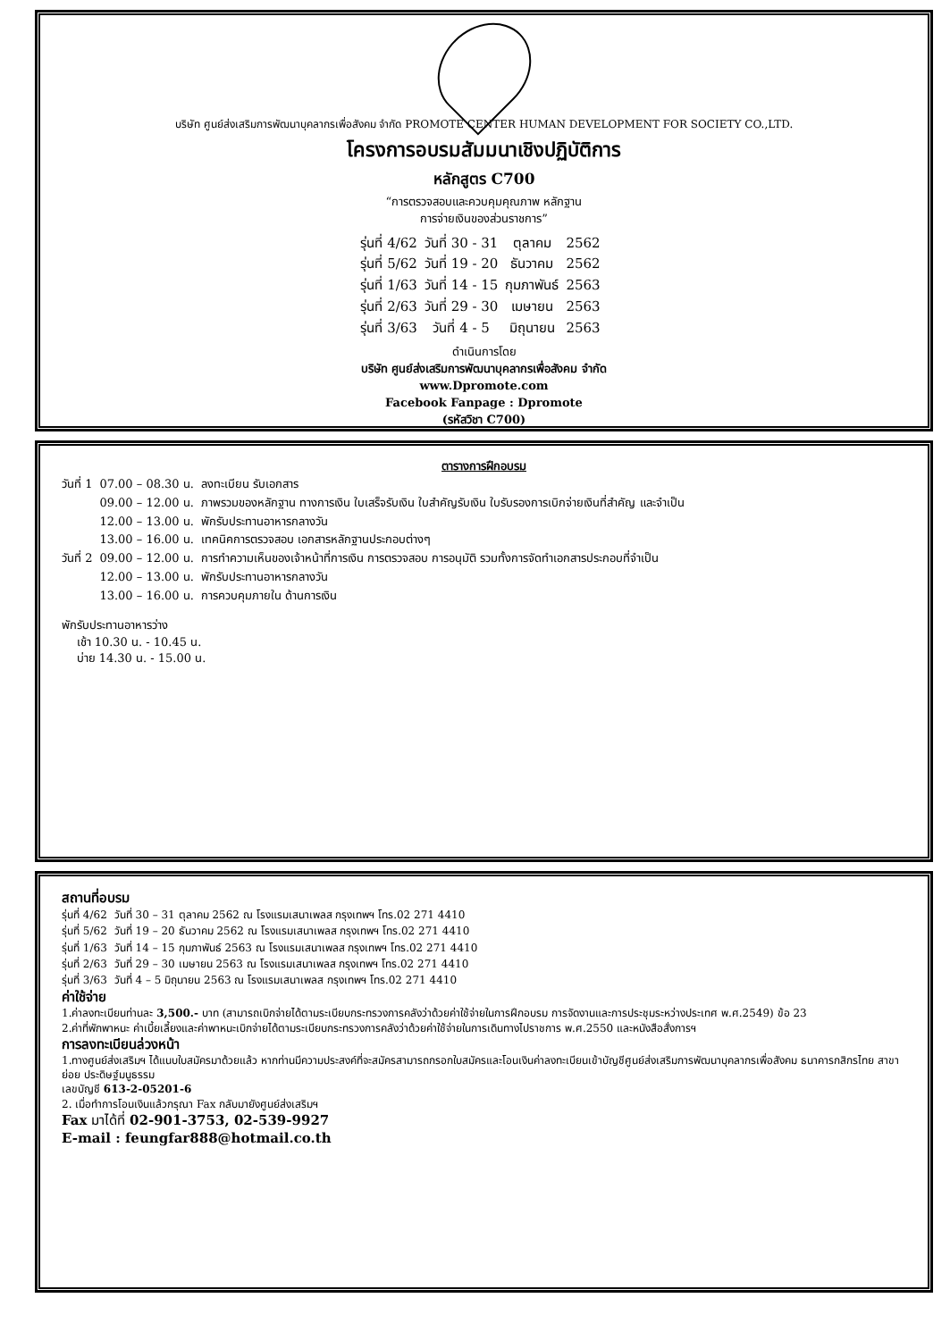บริษัท ศูนย์ส่งเสริมการพัฒนาบุคลากรเพื่อสังคม จำกัด PROMOTE CENTER HUMAN DEVELOPMENT FOR SOCIETY CO.,LTD.
โครงการอบรมสัมมนาเชิงปฏิบัติการ
หลักสูตร C700
“การตรวจสอบและควบคุมคุณภาพ หลักฐาน
การจ่ายเงินของส่วนราชการ”
| รุ่นที่ 4/62 | วันที่ 30 - 31 | ตุลาคม | 2562 |
| รุ่นที่ 5/62 | วันที่ 19 - 20 | ธันวาคม | 2562 |
| รุ่นที่ 1/63 | วันที่ 14 - 15 | กุมภาพันธ์ | 2563 |
| รุ่นที่ 2/63 | วันที่ 29 - 30 | เมษายน | 2563 |
| รุ่นที่ 3/63 | วันที่ 4 - 5 | มิถุนายน | 2563 |
ดำเนินการโดย
บริษัท ศูนย์ส่งเสริมการพัฒนาบุคลากรเพื่อสังคม จำกัด
www.Dpromote.com
Facebook Fanpage : Dpromote
(รหัสวิชา C700)
ตารางการฝึกอบรม
| วันที่ 1 | 07.00 – 08.30 น. | ลงทะเบียน รับเอกสาร |
| | 09.00 – 12.00 น. | ภาพรวมของหลักฐาน ทางการเงิน ใบเสร็จรับเงิน ใบสำคัญรับเงิน ใบรับรองการเบิกจ่ายเงินที่สำคัญ และจำเป็น |
| | 12.00 – 13.00 น. | พักรับประทานอาหารกลางวัน |
| | 13.00 – 16.00 น. | เทคนิคการตรวจสอบ เอกสารหลักฐานประกอบต่างๆ |
| วันที่ 2 | 09.00 – 12.00 น. | การทำความเห็นของเจ้าหน้าที่การเงิน การตรวจสอบ การอนุมัติ รวมทั้งการจัดทำเอกสารประกอบที่จำเป็น |
| | 12.00 – 13.00 น. | พักรับประทานอาหารกลางวัน |
| | 13.00 – 16.00 น. | การควบคุมภายใน ด้านการเงิน |
พักรับประทานอาหารว่าง
เช้า 10.30 น. - 10.45 น.
บ่าย 14.30 น. - 15.00 น.
สถานที่อบรม
| รุ่นที่ 4/62 | วันที่ 30 – 31 ตุลาคม 2562 ณ โรงแรมเสนาเพลส กรุงเทพฯ โทร.02 271 4410 |
| รุ่นที่ 5/62 | วันที่ 19 – 20 ธันวาคม 2562 ณ โรงแรมเสนาเพลส กรุงเทพฯ โทร.02 271 4410 |
| รุ่นที่ 1/63 | วันที่ 14 – 15 กุมภาพันธ์ 2563 ณ โรงแรมเสนาเพลส กรุงเทพฯ โทร.02 271 4410 |
| รุ่นที่ 2/63 | วันที่ 29 – 30 เมษายน 2563 ณ โรงแรมเสนาเพลส กรุงเทพฯ โทร.02 271 4410 |
| รุ่นที่ 3/63 | วันที่ 4 – 5 มิถุนายน 2563 ณ โรงแรมเสนาเพลส กรุงเทพฯ โทร.02 271 4410 |
ค่าใช้จ่าย
1.ค่าลงทะเบียนท่านละ 3,500.- บาท (สามารถเบิกจ่ายได้ตามระเบียบกระทรวงการคลังว่าด้วยค่าใช้จ่ายในการฝึกอบรม การจัดงานและการประชุมระหว่างประเทศ พ.ศ.2549) ข้อ 23
2.ค่าที่พักพาหนะ ค่าเบี้ยเลี้ยงและค่าพาหนะเบิกจ่ายได้ตามระเบียบกระทรวงการคลังว่าด้วยค่าใช้จ่ายในการเดินทางไปราชการ พ.ศ.2550 และหนังสือสั่งการฯ
การลงทะเบียนล่วงหน้า
1.ทางศูนย์ส่งเสริมฯ ได้แนบใบสมัครมาด้วยแล้ว หากท่านมีความประสงค์ที่จะสมัครสามารถกรอกใบสมัครและโอนเงินค่าลงทะเบียนเข้าบัญชีศูนย์ส่งเสริมการพัฒนาบุคลากรเพื่อสังคม ธนาคารกสิกรไทย สาขาย่อย ประดิษฐ์มนูธรรม
เลขบัญชี 613-2-05201-6
2. เมื่อทำการโอนเงินแล้วกรุณา Fax กลับมายังศูนย์ส่งเสริมฯ
Fax มาได้ที่ 02-901-3753, 02-539-9927
E-mail : feungfar888@hotmail.co.th